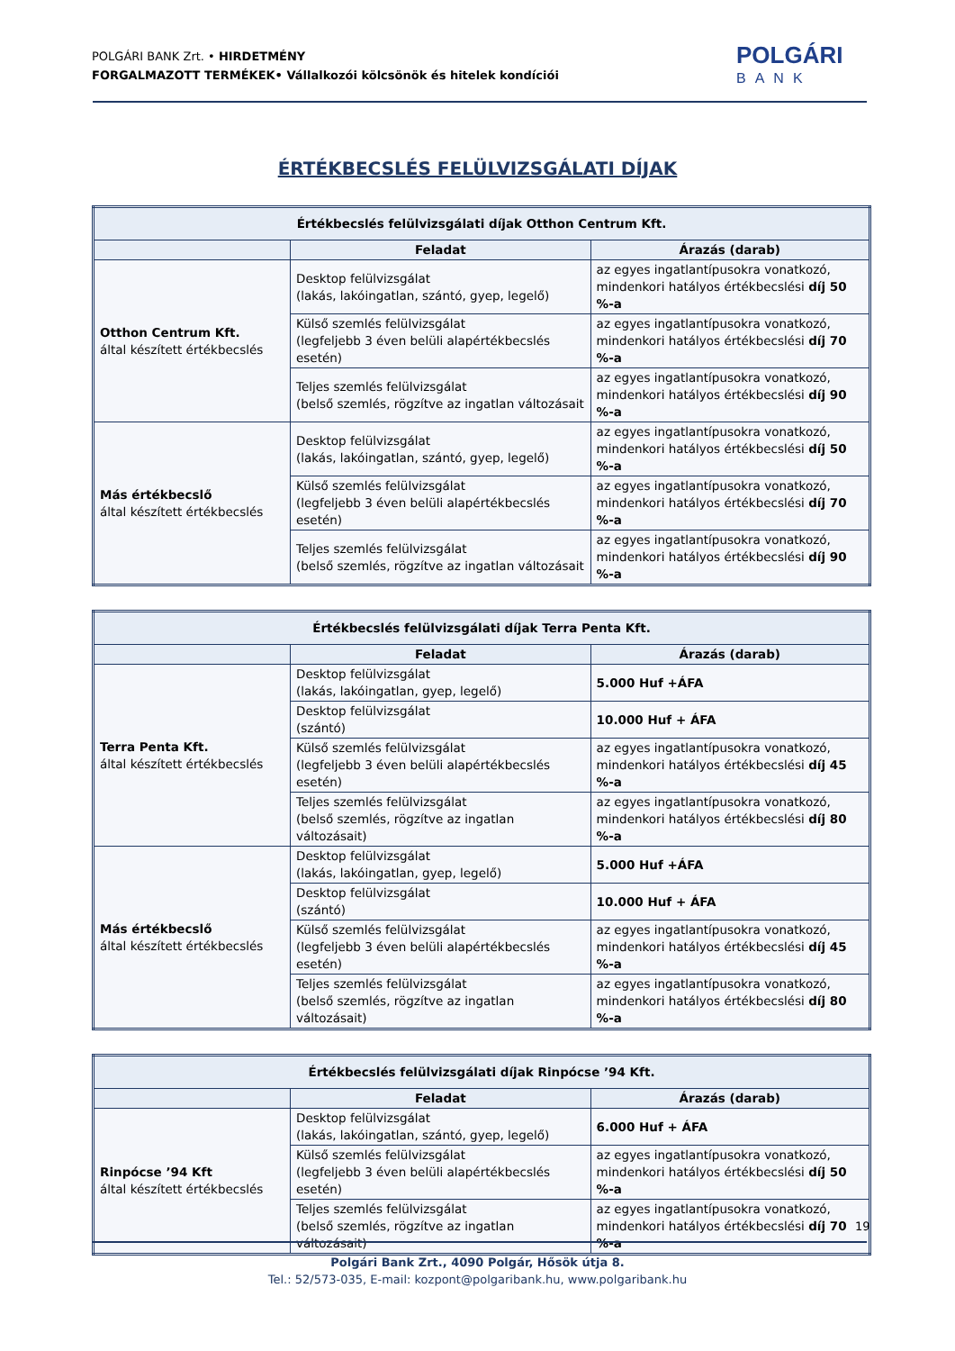POLGÁRI BANK Zrt. • HIRDETMÉNY
FORGALMAZOTT TERMÉKEK• Vállalkozói kölcsönök és hitelek kondíciói
POLGÁRI
BANK
ÉRTÉKBECSLÉS FELÜLVIZSGÁLATI DÍJAK
| Értékbecslés felülvizsgálati díjak Otthon Centrum Kft. | | |
| --- | --- | --- |
| | Feladat | Árazás (darab) |
| Otthon Centrum Kft. által készített értékbecslés | Desktop felülvizsgálat (lakás, lakóingatlan, szántó, gyep, legelő) | az egyes ingatlantípusokra vonatkozó, mindenkori hatályos értékbecslési díj 50 %-a |
| | Külső szemlés felülvizsgálat (legfeljebb 3 éven belüli alapértékbecslés esetén) | az egyes ingatlantípusokra vonatkozó, mindenkori hatályos értékbecslési díj 70 %-a |
| | Teljes szemlés felülvizsgálat (belső szemlés, rögzítve az ingatlan változásait | az egyes ingatlantípusokra vonatkozó, mindenkori hatályos értékbecslési díj 90 %-a |
| Más értékbecslő által készített értékbecslés | Desktop felülvizsgálat (lakás, lakóingatlan, szántó, gyep, legelő) | az egyes ingatlantípusokra vonatkozó, mindenkori hatályos értékbecslési díj 50 %-a |
| | Külső szemlés felülvizsgálat (legfeljebb 3 éven belüli alapértékbecslés esetén) | az egyes ingatlantípusokra vonatkozó, mindenkori hatályos értékbecslési díj 70 %-a |
| | Teljes szemlés felülvizsgálat (belső szemlés, rögzítve az ingatlan változásait | az egyes ingatlantípusokra vonatkozó, mindenkori hatályos értékbecslési díj 90 %-a |
| Értékbecslés felülvizsgálati díjak Terra Penta Kft. | | |
| --- | --- | --- |
| | Feladat | Árazás (darab) |
| Terra Penta Kft. által készített értékbecslés | Desktop felülvizsgálat (lakás, lakóingatlan, gyep, legelő) | 5.000 Huf +ÁFA |
| | Desktop felülvizsgálat (szántó) | 10.000 Huf + ÁFA |
| | Külső szemlés felülvizsgálat (legfeljebb 3 éven belüli alapértékbecslés esetén) | az egyes ingatlantípusokra vonatkozó, mindenkori hatályos értékbecslési díj 45 %-a |
| | Teljes szemlés felülvizsgálat (belső szemlés, rögzítve az ingatlan változásait) | az egyes ingatlantípusokra vonatkozó, mindenkori hatályos értékbecslési díj 80 %-a |
| Más értékbecslő által készített értékbecslés | Desktop felülvizsgálat (lakás, lakóingatlan, gyep, legelő) | 5.000 Huf +ÁFA |
| | Desktop felülvizsgálat (szántó) | 10.000 Huf + ÁFA |
| | Külső szemlés felülvizsgálat (legfeljebb 3 éven belüli alapértékbecslés esetén) | az egyes ingatlantípusokra vonatkozó, mindenkori hatályos értékbecslési díj 45 %-a |
| | Teljes szemlés felülvizsgálat (belső szemlés, rögzítve az ingatlan változásait) | az egyes ingatlantípusokra vonatkozó, mindenkori hatályos értékbecslési díj 80 %-a |
| Értékbecslés felülvizsgálati díjak Rinpócse ’94 Kft. | | |
| --- | --- | --- |
| | Feladat | Árazás (darab) |
| Rinpócse ’94 Kft által készített értékbecslés | Desktop felülvizsgálat (lakás, lakóingatlan, szántó, gyep, legelő) | 6.000 Huf + ÁFA |
| | Külső szemlés felülvizsgálat (legfeljebb 3 éven belüli alapértékbecslés esetén) | az egyes ingatlantípusokra vonatkozó, mindenkori hatályos értékbecslési díj 50 %-a |
| | Teljes szemlés felülvizsgálat (belső szemlés, rögzítve az ingatlan változásait) | az egyes ingatlantípusokra vonatkozó, mindenkori hatályos értékbecslési díj 70 %-a |
19
Polgári Bank Zrt., 4090 Polgár, Hősök útja 8.
Tel.: 52/573-035, E-mail: kozpont@polgaribank.hu, www.polgaribank.hu